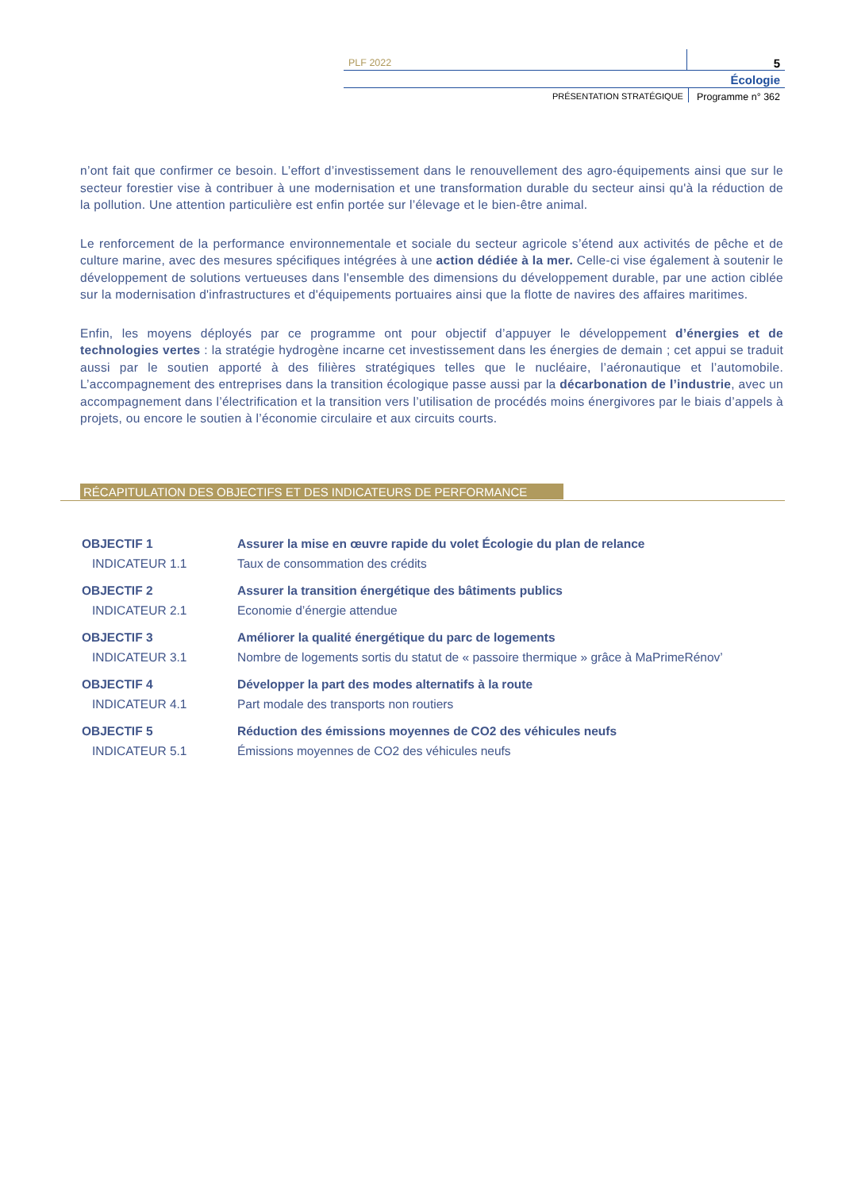PLF 2022
5
Écologie
PRÉSENTATION STRATÉGIQUE Programme n° 362
n’ont fait que confirmer ce besoin. L’effort d’investissement dans le renouvellement des agro-équipements ainsi que sur le secteur forestier vise à contribuer à une modernisation et une transformation durable du secteur ainsi qu'à la réduction de la pollution. Une attention particulière est enfin portée sur l’élevage et le bien-être animal.
Le renforcement de la performance environnementale et sociale du secteur agricole s’étend aux activités de pêche et de culture marine, avec des mesures spécifiques intégrées à une action dédiée à la mer. Celle-ci vise également à soutenir le développement de solutions vertueuses dans l'ensemble des dimensions du développement durable, par une action ciblée sur la modernisation d'infrastructures et d'équipements portuaires ainsi que la flotte de navires des affaires maritimes.
Enfin, les moyens déployés par ce programme ont pour objectif d’appuyer le développement d’énergies et de technologies vertes : la stratégie hydrogène incarne cet investissement dans les énergies de demain ; cet appui se traduit aussi par le soutien apporté à des filières stratégiques telles que le nucléaire, l’aéronautique et l’automobile. L’accompagnement des entreprises dans la transition écologique passe aussi par la décarbonation de l’industrie, avec un accompagnement dans l’électrification et la transition vers l’utilisation de procédés moins énergivores par le biais d’appels à projets, ou encore le soutien à l’économie circulaire et aux circuits courts.
RÉCAPITULATION DES OBJECTIFS ET DES INDICATEURS DE PERFORMANCE
OBJECTIF 1 Assurer la mise en œuvre rapide du volet Écologie du plan de relance
INDICATEUR 1.1 Taux de consommation des crédits
OBJECTIF 2 Assurer la transition énergétique des bâtiments publics
INDICATEUR 2.1 Economie d’énergie attendue
OBJECTIF 3 Améliorer la qualité énergétique du parc de logements
INDICATEUR 3.1 Nombre de logements sortis du statut de « passoire thermique » grâce à MaPrimeRénov’
OBJECTIF 4 Développer la part des modes alternatifs à la route
INDICATEUR 4.1 Part modale des transports non routiers
OBJECTIF 5 Réduction des émissions moyennes de CO2 des véhicules neufs
INDICATEUR 5.1 Émissions moyennes de CO2 des véhicules neufs